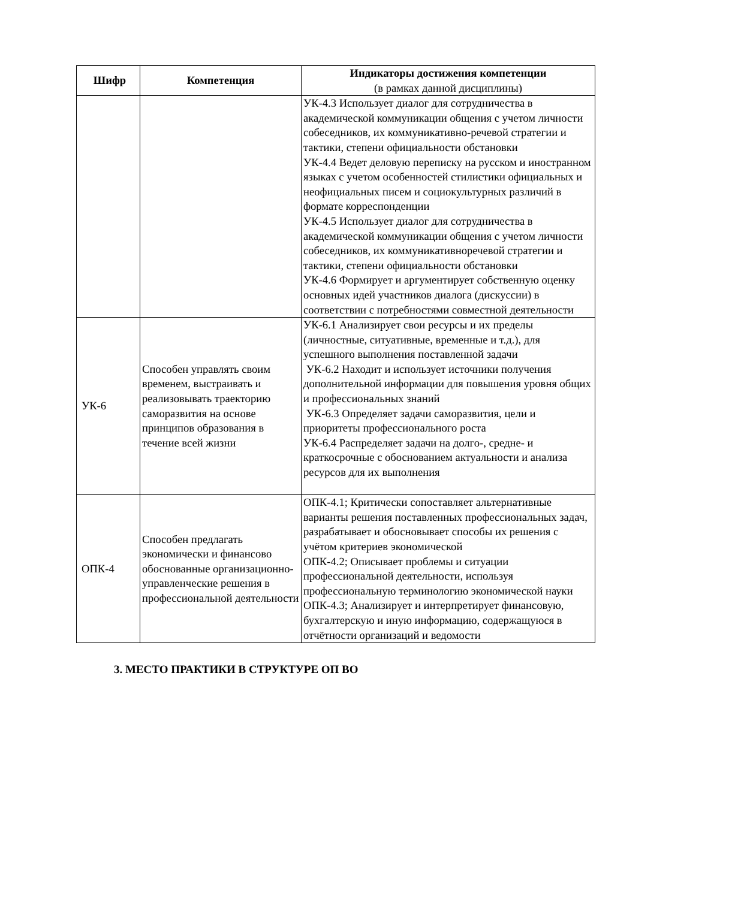| Шифр | Компетенция | Индикаторы достижения компетенции (в рамках данной дисциплины) |
| --- | --- | --- |
| | | УК-4.3 Использует диалог для сотрудничества в академической коммуникации общения с учетом личности собеседников, их коммуникативно-речевой стратегии и тактики, степени официальности обстановки УК-4.4 Ведет деловую переписку на русском и иностранном языках с учетом особенностей стилистики официальных и неофициальных писем и социокультурных различий в формате корреспонденции УК-4.5 Использует диалог для сотрудничества в академической коммуникации общения с учетом личности собеседников, их коммуникативноречевой стратегии и тактики, степени официальности обстановки УК-4.6 Формирует и аргументирует собственную оценку основных идей участников диалога (дискуссии) в соответствии с потребностями совместной деятельности |
| УК-6 | Способен управлять своим временем, выстраивать и реализовывать траекторию саморазвития на основе принципов образования в течение всей жизни | УК-6.1 Анализирует свои ресурсы и их пределы (личностные, ситуативные, временные и т.д.), для успешного выполнения поставленной задачи УК-6.2 Находит и использует источники получения дополнительной информации для повышения уровня общих и профессиональных знаний УК-6.3 Определяет задачи саморазвития, цели и приоритеты профессионального роста УК-6.4 Распределяет задачи на долго-, средне- и краткосрочные с обоснованием актуальности и анализа ресурсов для их выполнения |
| ОПК-4 | Способен предлагать экономически и финансово обоснованные организационно-управленческие решения в профессиональной деятельности | ОПК-4.1; Критически сопоставляет альтернативные варианты решения поставленных профессиональных задач, разрабатывает и обосновывает способы их решения с учётом критериев экономической ОПК-4.2; Описывает проблемы и ситуации профессиональной деятельности, используя профессиональную терминологию экономической науки ОПК-4.3; Анализирует и интерпретирует финансовую, бухгалтерскую и иную информацию, содержащуюся в отчётности организаций и ведомости |
3. МЕСТО ПРАКТИКИ В СТРУКТУРЕ ОП ВО